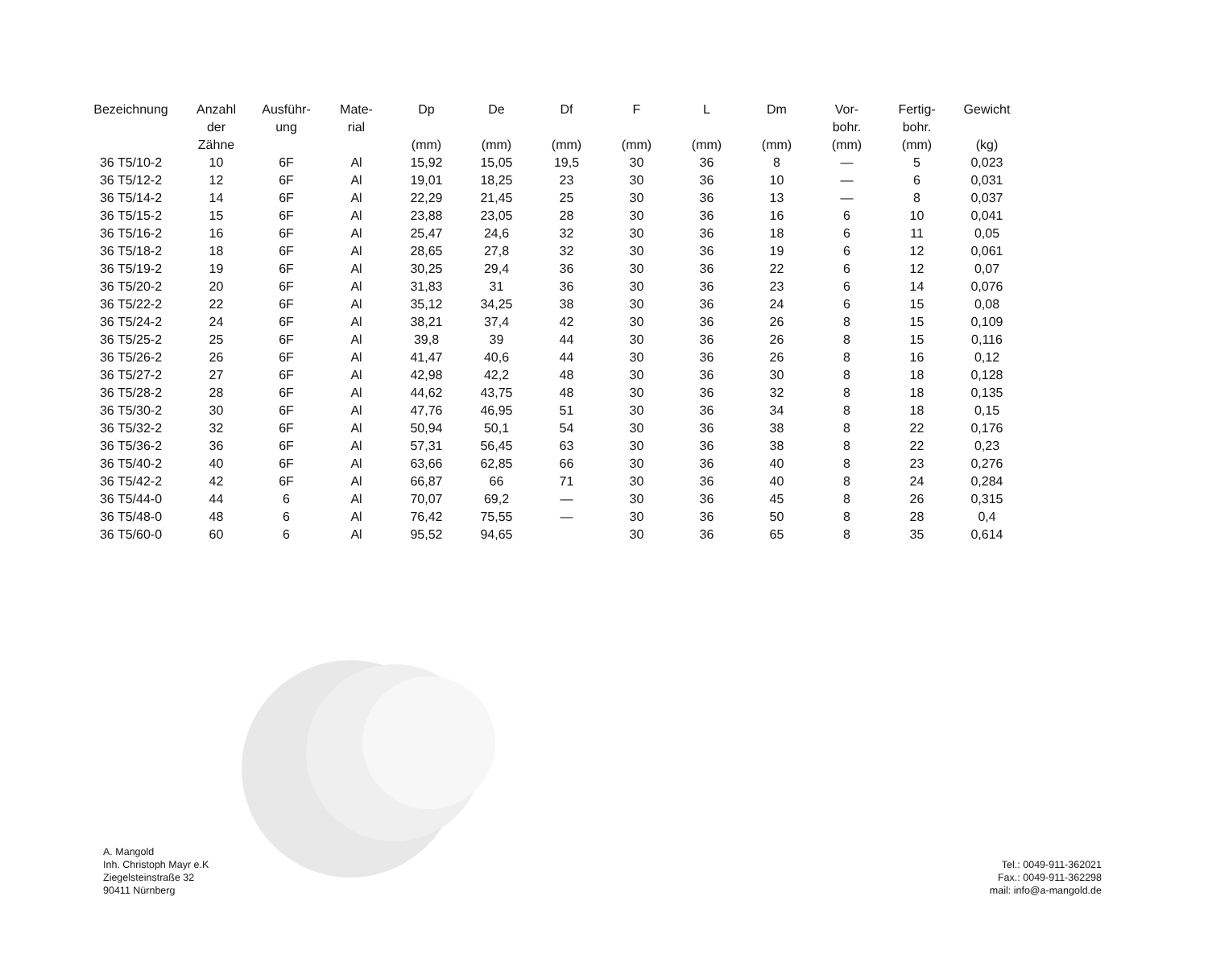| Bezeichnung | Anzahl der Zähne | Ausführ- ung | Mate- rial | Dp (mm) | De (mm) | Df (mm) | F (mm) | L (mm) | Dm (mm) | Vor- bohr. (mm) | Fertig- bohr. (mm) | Gewicht (kg) |
| --- | --- | --- | --- | --- | --- | --- | --- | --- | --- | --- | --- | --- |
| 36 T5/10-2 | 10 | 6F | Al | 15,92 | 15,05 | 19,5 | 30 | 36 | 8 | — | 5 | 0,023 |
| 36 T5/12-2 | 12 | 6F | Al | 19,01 | 18,25 | 23 | 30 | 36 | 10 | — | 6 | 0,031 |
| 36 T5/14-2 | 14 | 6F | Al | 22,29 | 21,45 | 25 | 30 | 36 | 13 | — | 8 | 0,037 |
| 36 T5/15-2 | 15 | 6F | Al | 23,88 | 23,05 | 28 | 30 | 36 | 16 | 6 | 10 | 0,041 |
| 36 T5/16-2 | 16 | 6F | Al | 25,47 | 24,6 | 32 | 30 | 36 | 18 | 6 | 11 | 0,05 |
| 36 T5/18-2 | 18 | 6F | Al | 28,65 | 27,8 | 32 | 30 | 36 | 19 | 6 | 12 | 0,061 |
| 36 T5/19-2 | 19 | 6F | Al | 30,25 | 29,4 | 36 | 30 | 36 | 22 | 6 | 12 | 0,07 |
| 36 T5/20-2 | 20 | 6F | Al | 31,83 | 31 | 36 | 30 | 36 | 23 | 6 | 14 | 0,076 |
| 36 T5/22-2 | 22 | 6F | Al | 35,12 | 34,25 | 38 | 30 | 36 | 24 | 6 | 15 | 0,08 |
| 36 T5/24-2 | 24 | 6F | Al | 38,21 | 37,4 | 42 | 30 | 36 | 26 | 8 | 15 | 0,109 |
| 36 T5/25-2 | 25 | 6F | Al | 39,8 | 39 | 44 | 30 | 36 | 26 | 8 | 15 | 0,116 |
| 36 T5/26-2 | 26 | 6F | Al | 41,47 | 40,6 | 44 | 30 | 36 | 26 | 8 | 16 | 0,12 |
| 36 T5/27-2 | 27 | 6F | Al | 42,98 | 42,2 | 48 | 30 | 36 | 30 | 8 | 18 | 0,128 |
| 36 T5/28-2 | 28 | 6F | Al | 44,62 | 43,75 | 48 | 30 | 36 | 32 | 8 | 18 | 0,135 |
| 36 T5/30-2 | 30 | 6F | Al | 47,76 | 46,95 | 51 | 30 | 36 | 34 | 8 | 18 | 0,15 |
| 36 T5/32-2 | 32 | 6F | Al | 50,94 | 50,1 | 54 | 30 | 36 | 38 | 8 | 22 | 0,176 |
| 36 T5/36-2 | 36 | 6F | Al | 57,31 | 56,45 | 63 | 30 | 36 | 38 | 8 | 22 | 0,23 |
| 36 T5/40-2 | 40 | 6F | Al | 63,66 | 62,85 | 66 | 30 | 36 | 40 | 8 | 23 | 0,276 |
| 36 T5/42-2 | 42 | 6F | Al | 66,87 | 66 | 71 | 30 | 36 | 40 | 8 | 24 | 0,284 |
| 36 T5/44-0 | 44 | 6 | Al | 70,07 | 69,2 | — | 30 | 36 | 45 | 8 | 26 | 0,315 |
| 36 T5/48-0 | 48 | 6 | Al | 76,42 | 75,55 | — | 30 | 36 | 50 | 8 | 28 | 0,4 |
| 36 T5/60-0 | 60 | 6 | Al | 95,52 | 94,65 | | 30 | 36 | 65 | 8 | 35 | 0,614 |
A. Mangold
Inh. Christoph Mayr e.K
Ziegelsteinstraße 32
90411 Nürnberg
Tel.: 0049-911-362021
Fax.: 0049-911-362298
mail: info@a-mangold.de